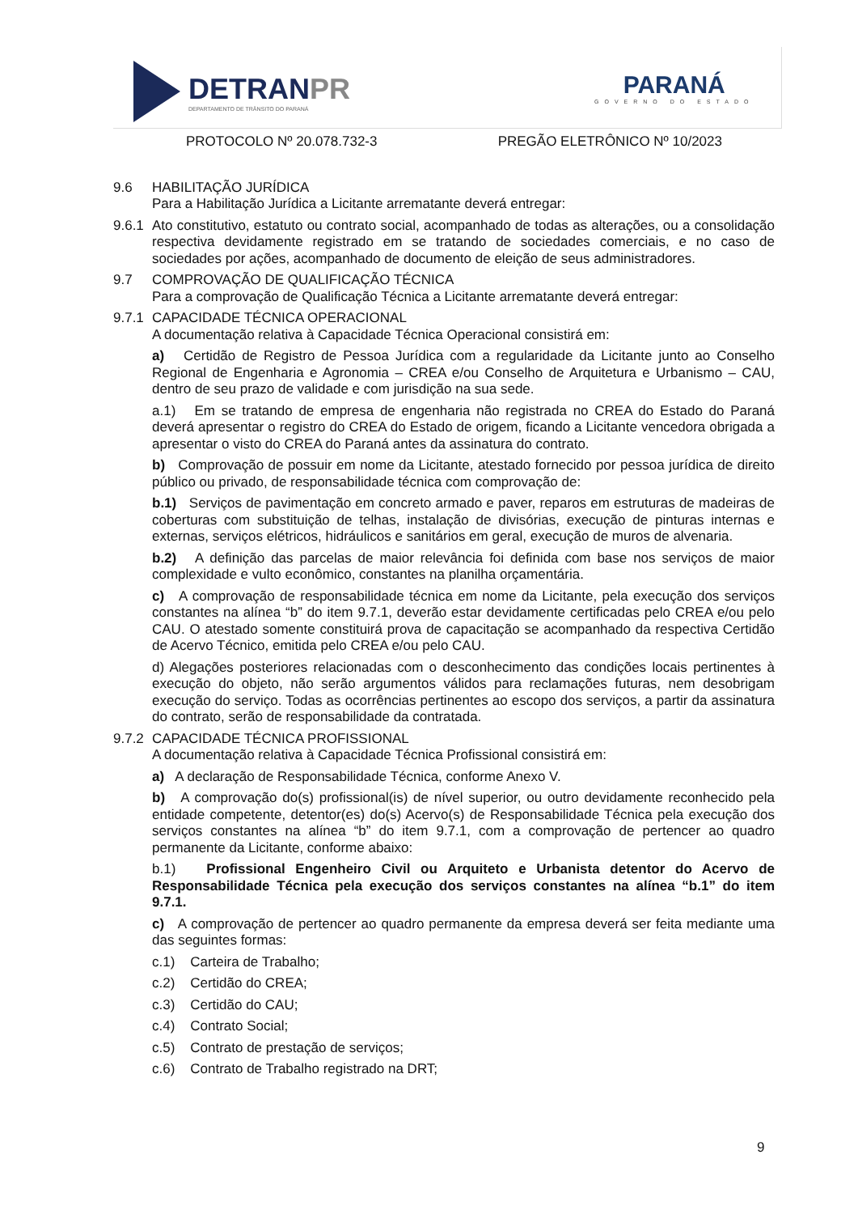DETRANPR
DEPARTAMENTO DE TRÂNSITO DO PARANÁ
PARANÁ
GOVERNO DO ESTADO
PROTOCOLO Nº 20.078.732-3 PREGÃO ELETRÔNICO Nº 10/2023
9.6 HABILITAÇÃO JURÍDICA
Para a Habilitação Jurídica a Licitante arrematante deverá entregar:
9.6.1
Ato constitutivo, estatuto ou contrato social, acompanhado de todas as alterações, ou a consolidação respectiva devidamente registrado em se tratando de sociedades comerciais, e no caso de sociedades por ações, acompanhado de documento de eleição de seus administradores.
9.7 COMPROVAÇÃO DE QUALIFICAÇÃO TÉCNICA
Para a comprovação de Qualificação Técnica a Licitante arrematante deverá entregar:
9.7.1 CAPACIDADE TÉCNICA OPERACIONAL
A documentação relativa à Capacidade Técnica Operacional consistirá em:
a) Certidão de Registro de Pessoa Jurídica com a regularidade da Licitante junto ao Conselho Regional de Engenharia e Agronomia – CREA e/ou Conselho de Arquitetura e Urbanismo – CAU, dentro de seu prazo de validade e com jurisdição na sua sede.
a.1) Em se tratando de empresa de engenharia não registrada no CREA do Estado do Paraná deverá apresentar o registro do CREA do Estado de origem, ficando a Licitante vencedora obrigada a apresentar o visto do CREA do Paraná antes da assinatura do contrato.
b) Comprovação de possuir em nome da Licitante, atestado fornecido por pessoa jurídica de direito público ou privado, de responsabilidade técnica com comprovação de:
b.1) Serviços de pavimentação em concreto armado e paver, reparos em estruturas de madeiras de coberturas com substituição de telhas, instalação de divisórias, execução de pinturas internas e externas, serviços elétricos, hidráulicos e sanitários em geral, execução de muros de alvenaria.
b.2) A definição das parcelas de maior relevância foi definida com base nos serviços de maior complexidade e vulto econômico, constantes na planilha orçamentária.
c) A comprovação de responsabilidade técnica em nome da Licitante, pela execução dos serviços constantes na alínea “b” do item 9.7.1, deverão estar devidamente certificadas pelo CREA e/ou pelo CAU. O atestado somente constituirá prova de capacitação se acompanhado da respectiva Certidão de Acervo Técnico, emitida pelo CREA e/ou pelo CAU.
d) Alegações posteriores relacionadas com o desconhecimento das condições locais pertinentes à execução do objeto, não serão argumentos válidos para reclamações futuras, nem desobrigam execução do serviço. Todas as ocorrências pertinentes ao escopo dos serviços, a partir da assinatura do contrato, serão de responsabilidade da contratada.
9.7.2 CAPACIDADE TÉCNICA PROFISSIONAL
A documentação relativa à Capacidade Técnica Profissional consistirá em:
a) A declaração de Responsabilidade Técnica, conforme Anexo V.
b) A comprovação do(s) profissional(is) de nível superior, ou outro devidamente reconhecido pela entidade competente, detentor(es) do(s) Acervo(s) de Responsabilidade Técnica pela execução dos serviços constantes na alínea “b” do item 9.7.1, com a comprovação de pertencer ao quadro permanente da Licitante, conforme abaixo:
b.1) Profissional Engenheiro Civil ou Arquiteto e Urbanista detentor do Acervo de Responsabilidade Técnica pela execução dos serviços constantes na alínea “b.1” do item 9.7.1.
c) A comprovação de pertencer ao quadro permanente da empresa deverá ser feita mediante uma das seguintes formas:
c.1) Carteira de Trabalho;
c.2) Certidão do CREA;
c.3) Certidão do CAU;
c.4) Contrato Social;
c.5) Contrato de prestação de serviços;
c.6) Contrato de Trabalho registrado na DRT;
9